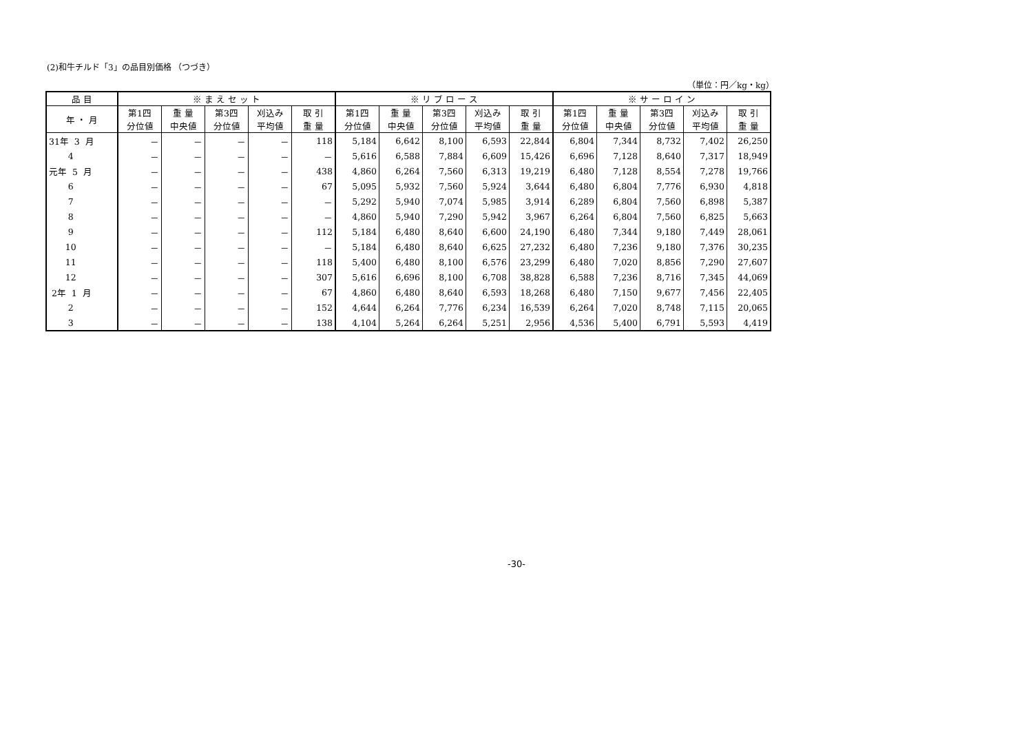(2)和牛チルド「3」の品目別価格 （つづき）
（単位：円／kg・kg）
| 品 目 | ※ ま え セ ッ ト | | | | | ※ リ ブ ロ ー ス | | | | | ※ サ ー ロ イ ン | | | | |
| --- | --- | --- | --- | --- | --- | --- | --- | --- | --- | --- | --- | --- | --- | --- | --- |
| 年 ・ 月 | 第1四 分位値 | 重 量 中央値 | 第3四 分位値 | 刈込み 平均値 | 取 引 重 量 | 第1四 分位値 | 重 量 中央値 | 第3四 分位値 | 刈込み 平均値 | 取 引 重 量 | 第1四 分位値 | 重 量 中央値 | 第3四 分位値 | 刈込み 平均値 | 取 引 重 量 |
| 31年 3 月 | － | － | － | － | 118 | 5,184 | 6,642 | 8,100 | 6,593 | 22,844 | 6,804 | 7,344 | 8,732 | 7,402 | 26,250 |
| 4 | － | － | － | － | － | 5,616 | 6,588 | 7,884 | 6,609 | 15,426 | 6,696 | 7,128 | 8,640 | 7,317 | 18,949 |
| 元年 5 月 | － | － | － | － | 438 | 4,860 | 6,264 | 7,560 | 6,313 | 19,219 | 6,480 | 7,128 | 8,554 | 7,278 | 19,766 |
| 6 | － | － | － | － | 67 | 5,095 | 5,932 | 7,560 | 5,924 | 3,644 | 6,480 | 6,804 | 7,776 | 6,930 | 4,818 |
| 7 | － | － | － | － | － | 5,292 | 5,940 | 7,074 | 5,985 | 3,914 | 6,289 | 6,804 | 7,560 | 6,898 | 5,387 |
| 8 | － | － | － | － | － | 4,860 | 5,940 | 7,290 | 5,942 | 3,967 | 6,264 | 6,804 | 7,560 | 6,825 | 5,663 |
| 9 | － | － | － | － | 112 | 5,184 | 6,480 | 8,640 | 6,600 | 24,190 | 6,480 | 7,344 | 9,180 | 7,449 | 28,061 |
| 10 | － | － | － | － | － | 5,184 | 6,480 | 8,640 | 6,625 | 27,232 | 6,480 | 7,236 | 9,180 | 7,376 | 30,235 |
| 11 | － | － | － | － | 118 | 5,400 | 6,480 | 8,100 | 6,576 | 23,299 | 6,480 | 7,020 | 8,856 | 7,290 | 27,607 |
| 12 | － | － | － | － | 307 | 5,616 | 6,696 | 8,100 | 6,708 | 38,828 | 6,588 | 7,236 | 8,716 | 7,345 | 44,069 |
| 2年 1 月 | － | － | － | － | 67 | 4,860 | 6,480 | 8,640 | 6,593 | 18,268 | 6,480 | 7,150 | 9,677 | 7,456 | 22,405 |
| 2 | － | － | － | － | 152 | 4,644 | 6,264 | 7,776 | 6,234 | 16,539 | 6,264 | 7,020 | 8,748 | 7,115 | 20,065 |
| 3 | － | － | － | － | 138 | 4,104 | 5,264 | 6,264 | 5,251 | 2,956 | 4,536 | 5,400 | 6,791 | 5,593 | 4,419 |
-30-